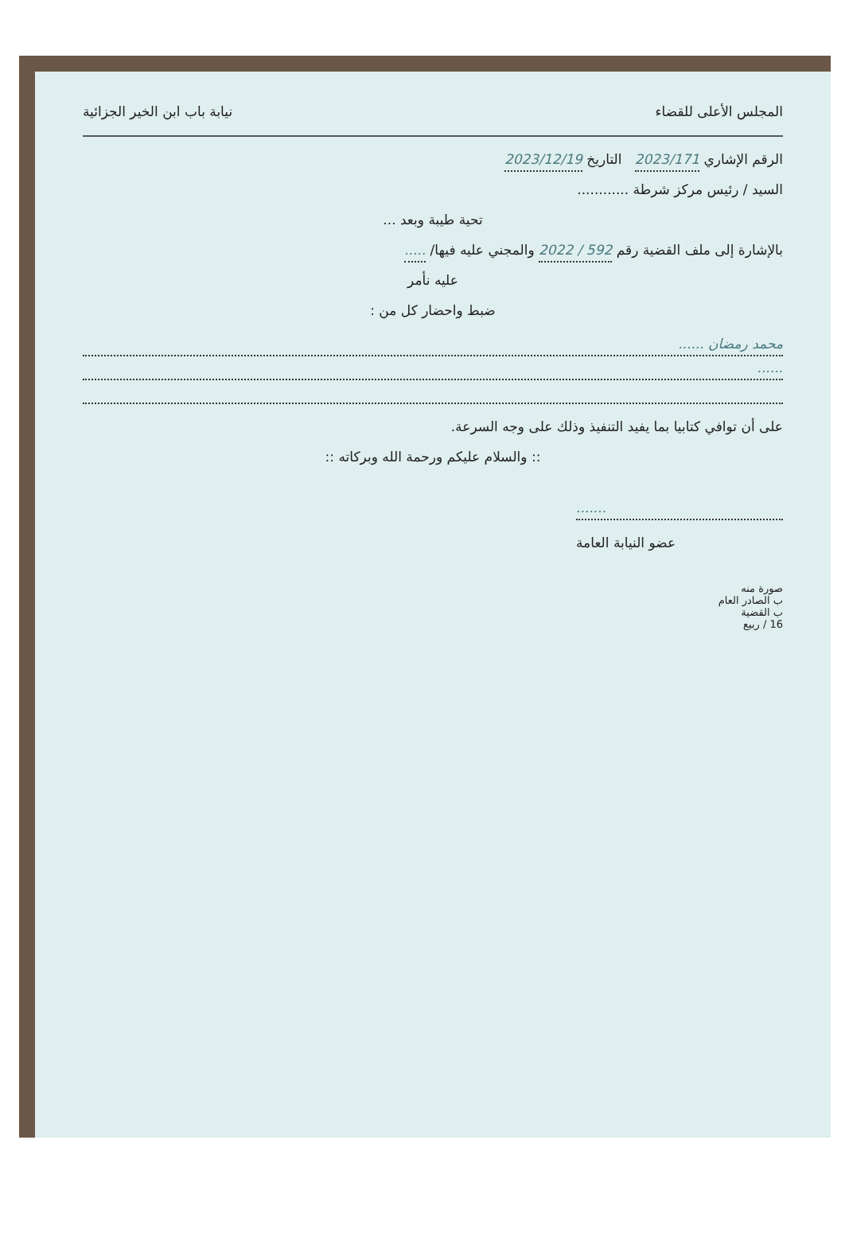المجلس الأعلى للقضاء نيابة باب ابن الخير الجزائية
الرقم الإشاري 2023/171 التاريخ 2023/12/19
السيد / رئيس مركز شرطة ............
تحية طيبة وبعد ...
بالإشارة إلى ملف القضية رقم 592 / 2022 والمجني عليه فيها/ .....
عليه نأمر
ضبط واحضار كل من :
محمد رمضان ......
......
على أن توافي كتابيا بما يفيد التنفيذ وذلك على وجه السرعة.
:: والسلام عليكم ورحمة الله وبركاته ::
.......
عضو النيابة العامة
صورة منه
ب الصادر العام
ب القضية
16 / ربيع